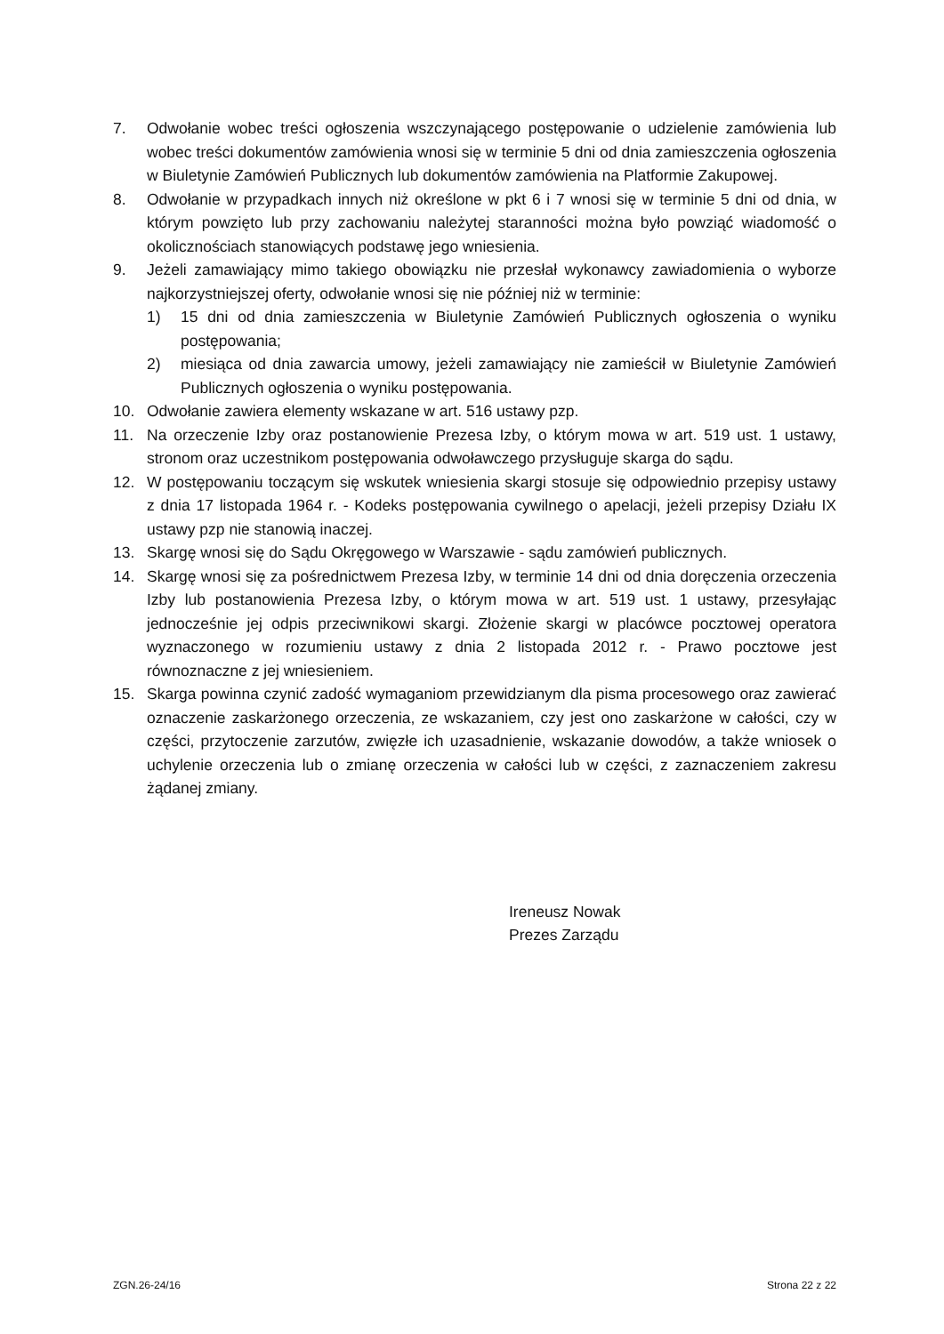7. Odwołanie wobec treści ogłoszenia wszczynającego postępowanie o udzielenie zamówienia lub wobec treści dokumentów zamówienia wnosi się w terminie 5 dni od dnia zamieszczenia ogłoszenia w Biuletynie Zamówień Publicznych lub dokumentów zamówienia na Platformie Zakupowej.
8. Odwołanie w przypadkach innych niż określone w pkt 6 i 7 wnosi się w terminie 5 dni od dnia, w którym powzięto lub przy zachowaniu należytej staranności można było powziąć wiadomość o okolicznościach stanowiących podstawę jego wniesienia.
9. Jeżeli zamawiający mimo takiego obowiązku nie przesłał wykonawcy zawiadomienia o wyborze najkorzystniejszej oferty, odwołanie wnosi się nie później niż w terminie:
1) 15 dni od dnia zamieszczenia w Biuletynie Zamówień Publicznych ogłoszenia o wyniku postępowania;
2) miesiąca od dnia zawarcia umowy, jeżeli zamawiający nie zamieścił w Biuletynie Zamówień Publicznych ogłoszenia o wyniku postępowania.
10. Odwołanie zawiera elementy wskazane w art. 516 ustawy pzp.
11. Na orzeczenie Izby oraz postanowienie Prezesa Izby, o którym mowa w art. 519 ust. 1 ustawy, stronom oraz uczestnikom postępowania odwoławczego przysługuje skarga do sądu.
12. W postępowaniu toczącym się wskutek wniesienia skargi stosuje się odpowiednio przepisy ustawy z dnia 17 listopada 1964 r. - Kodeks postępowania cywilnego o apelacji, jeżeli przepisy Działu IX ustawy pzp nie stanowią inaczej.
13. Skargę wnosi się do Sądu Okręgowego w Warszawie - sądu zamówień publicznych.
14. Skargę wnosi się za pośrednictwem Prezesa Izby, w terminie 14 dni od dnia doręczenia orzeczenia Izby lub postanowienia Prezesa Izby, o którym mowa w art. 519 ust. 1 ustawy, przesyłając jednocześnie jej odpis przeciwnikowi skargi. Złożenie skargi w placówce pocztowej operatora wyznaczonego w rozumieniu ustawy z dnia 2 listopada 2012 r. - Prawo pocztowe jest równoznaczne z jej wniesieniem.
15. Skarga powinna czynić zadość wymaganiom przewidzianym dla pisma procesowego oraz zawierać oznaczenie zaskarżonego orzeczenia, ze wskazaniem, czy jest ono zaskarżone w całości, czy w części, przytoczenie zarzutów, zwięzłe ich uzasadnienie, wskazanie dowodów, a także wniosek o uchylenie orzeczenia lub o zmianę orzeczenia w całości lub w części, z zaznaczeniem zakresu żądanej zmiany.
Ireneusz Nowak
Prezes Zarządu
ZGN.26-24/16 Strona 22 z 22